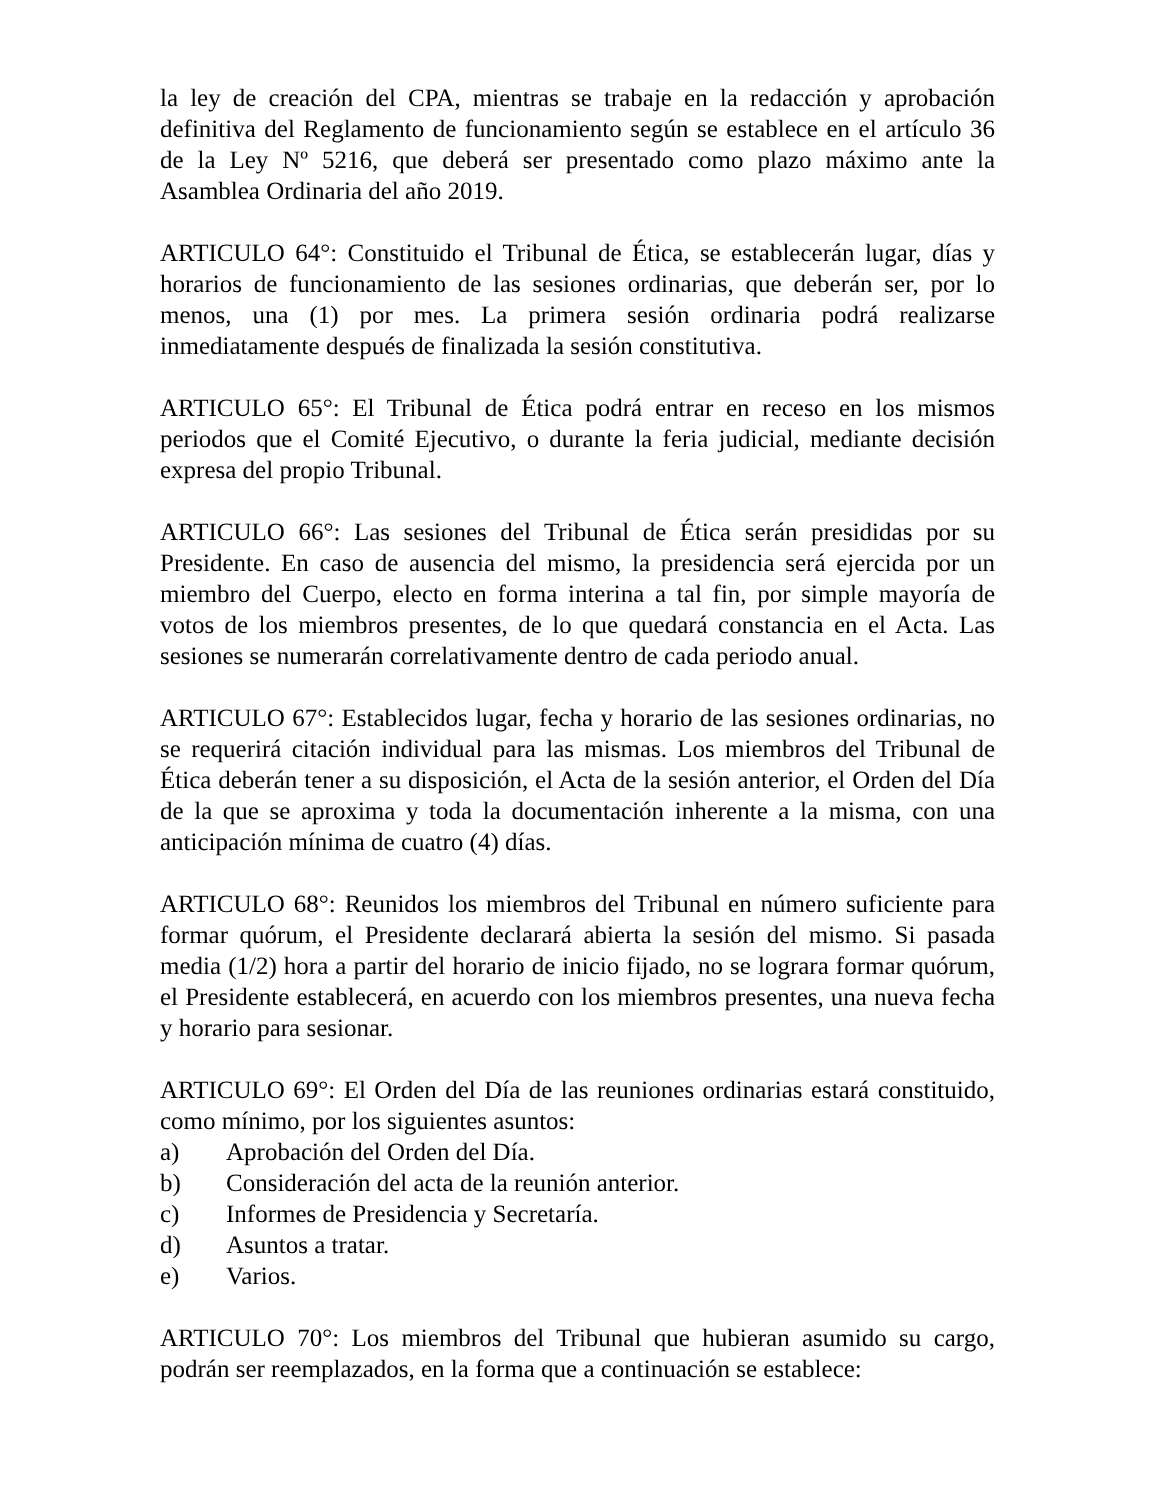la ley de creación del CPA, mientras se trabaje en la redacción y aprobación definitiva del Reglamento de funcionamiento según se establece en el artículo 36 de la Ley Nº 5216, que deberá ser presentado como plazo máximo ante la Asamblea Ordinaria del año 2019.
ARTICULO 64°: Constituido el Tribunal de Ética, se establecerán lugar, días y horarios de funcionamiento de las sesiones ordinarias, que deberán ser, por lo menos, una (1) por mes. La primera sesión ordinaria podrá realizarse inmediatamente después de finalizada la sesión constitutiva.
ARTICULO 65°: El Tribunal de Ética podrá entrar en receso en los mismos periodos que el Comité Ejecutivo, o durante la feria judicial, mediante decisión expresa del propio Tribunal.
ARTICULO 66°: Las sesiones del Tribunal de Ética serán presididas por su Presidente. En caso de ausencia del mismo, la presidencia será ejercida por un miembro del Cuerpo, electo en forma interina a tal fin, por simple mayoría de votos de los miembros presentes, de lo que quedará constancia en el Acta. Las sesiones se numerarán correlativamente dentro de cada periodo anual.
ARTICULO 67°: Establecidos lugar, fecha y horario de las sesiones ordinarias, no se requerirá citación individual para las mismas. Los miembros del Tribunal de Ética deberán tener a su disposición, el Acta de la sesión anterior, el Orden del Día de la que se aproxima y toda la documentación inherente a la misma, con una anticipación mínima de cuatro (4) días.
ARTICULO 68°: Reunidos los miembros del Tribunal en número suficiente para formar quórum, el Presidente declarará abierta la sesión del mismo. Si pasada media (1/2) hora a partir del horario de inicio fijado, no se lograra formar quórum, el Presidente establecerá, en acuerdo con los miembros presentes, una nueva fecha y horario para sesionar.
ARTICULO 69°: El Orden del Día de las reuniones ordinarias estará constituido, como mínimo, por los siguientes asuntos:
a) Aprobación del Orden del Día.
b) Consideración del acta de la reunión anterior.
c) Informes de Presidencia y Secretaría.
d) Asuntos a tratar.
e) Varios.
ARTICULO 70°: Los miembros del Tribunal que hubieran asumido su cargo, podrán ser reemplazados, en la forma que a continuación se establece: